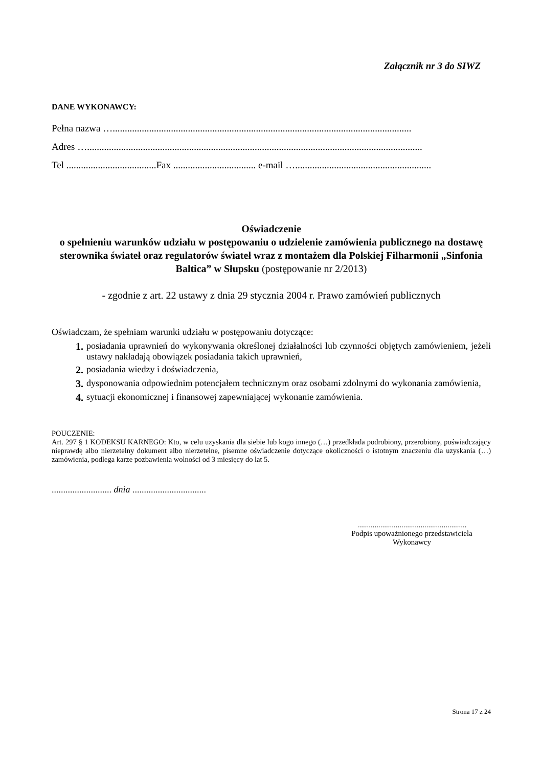Załącznik nr 3 do SIWZ
DANE WYKONAWCY:
Pełna nazwa …...........................................................................................................................
Adres …..........................................................................................................................................
Tel .....................................Fax .................................. e-mail …........................................................
Oświadczenie
o spełnieniu warunków udziału w postępowaniu o udzielenie zamówienia publicznego na dostawę sterownika świateł oraz regulatorów świateł wraz z montażem dla Polskiej Filharmonii „Sinfonia Baltica” w Słupsku (postępowanie nr 2/2013)
- zgodnie z art. 22 ustawy z dnia 29 stycznia 2004 r. Prawo zamówień publicznych
Oświadczam, że spełniam warunki udziału w postępowaniu dotyczące:
1. posiadania uprawnień do wykonywania określonej działalności lub czynności objętych zamówieniem, jeżeli ustawy nakładają obowiązek posiadania takich uprawnień,
2. posiadania wiedzy i doświadczenia,
3. dysponowania odpowiednim potencjałem technicznym oraz osobami zdolnymi do wykonania zamówienia,
4. sytuacji ekonomicznej i finansowej zapewniającej wykonanie zamówienia.
POUCZENIE:
Art. 297 § 1 KODEKSU KARNEGO: Kto, w celu uzyskania dla siebie lub kogo innego (…) przedkłada podrobiony, przerobiony, poświadczający nieprawdę albo nierzetelny dokument albo nierzetelne, pisemne oświadczenie dotyczące okoliczności o istotnym znaczeniu dla uzyskania (…) zamówienia, podlega karze pozbawienia wolności od 3 miesięcy do lat 5.
.......................... dnia ................................
.........................................................
Podpis upoważnionego przedstawiciela
Wykonawcy
Strona 17 z 24